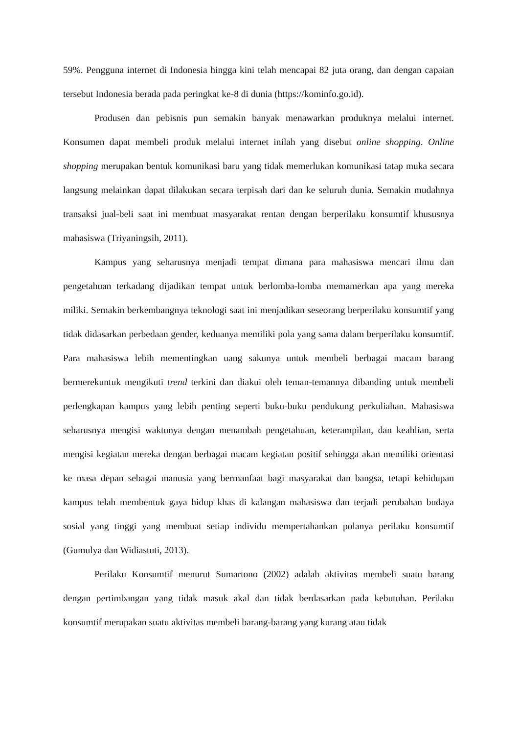59%. Pengguna internet di Indonesia hingga kini telah mencapai 82 juta orang, dan dengan capaian tersebut Indonesia berada pada peringkat ke-8 di dunia (https://kominfo.go.id).
Produsen dan pebisnis pun semakin banyak menawarkan produknya melalui internet. Konsumen dapat membeli produk melalui internet inilah yang disebut online shopping. Online shopping merupakan bentuk komunikasi baru yang tidak memerlukan komunikasi tatap muka secara langsung melainkan dapat dilakukan secara terpisah dari dan ke seluruh dunia. Semakin mudahnya transaksi jual-beli saat ini membuat masyarakat rentan dengan berperilaku konsumtif khususnya mahasiswa (Triyaningsih, 2011).
Kampus yang seharusnya menjadi tempat dimana para mahasiswa mencari ilmu dan pengetahuan terkadang dijadikan tempat untuk berlomba-lomba memamerkan apa yang mereka miliki. Semakin berkembangnya teknologi saat ini menjadikan seseorang berperilaku konsumtif yang tidak didasarkan perbedaan gender, keduanya memiliki pola yang sama dalam berperilaku konsumtif. Para mahasiswa lebih mementingkan uang sakunya untuk membeli berbagai macam barang bermerekuntuk mengikuti trend terkini dan diakui oleh teman-temannya dibanding untuk membeli perlengkapan kampus yang lebih penting seperti buku-buku pendukung perkuliahan. Mahasiswa seharusnya mengisi waktunya dengan menambah pengetahuan, keterampilan, dan keahlian, serta mengisi kegiatan mereka dengan berbagai macam kegiatan positif sehingga akan memiliki orientasi ke masa depan sebagai manusia yang bermanfaat bagi masyarakat dan bangsa, tetapi kehidupan kampus telah membentuk gaya hidup khas di kalangan mahasiswa dan terjadi perubahan budaya sosial yang tinggi yang membuat setiap individu mempertahankan polanya perilaku konsumtif (Gumulya dan Widiastuti, 2013).
Perilaku Konsumtif menurut Sumartono (2002) adalah aktivitas membeli suatu barang dengan pertimbangan yang tidak masuk akal dan tidak berdasarkan pada kebutuhan. Perilaku konsumtif merupakan suatu aktivitas membeli barang-barang yang kurang atau tidak